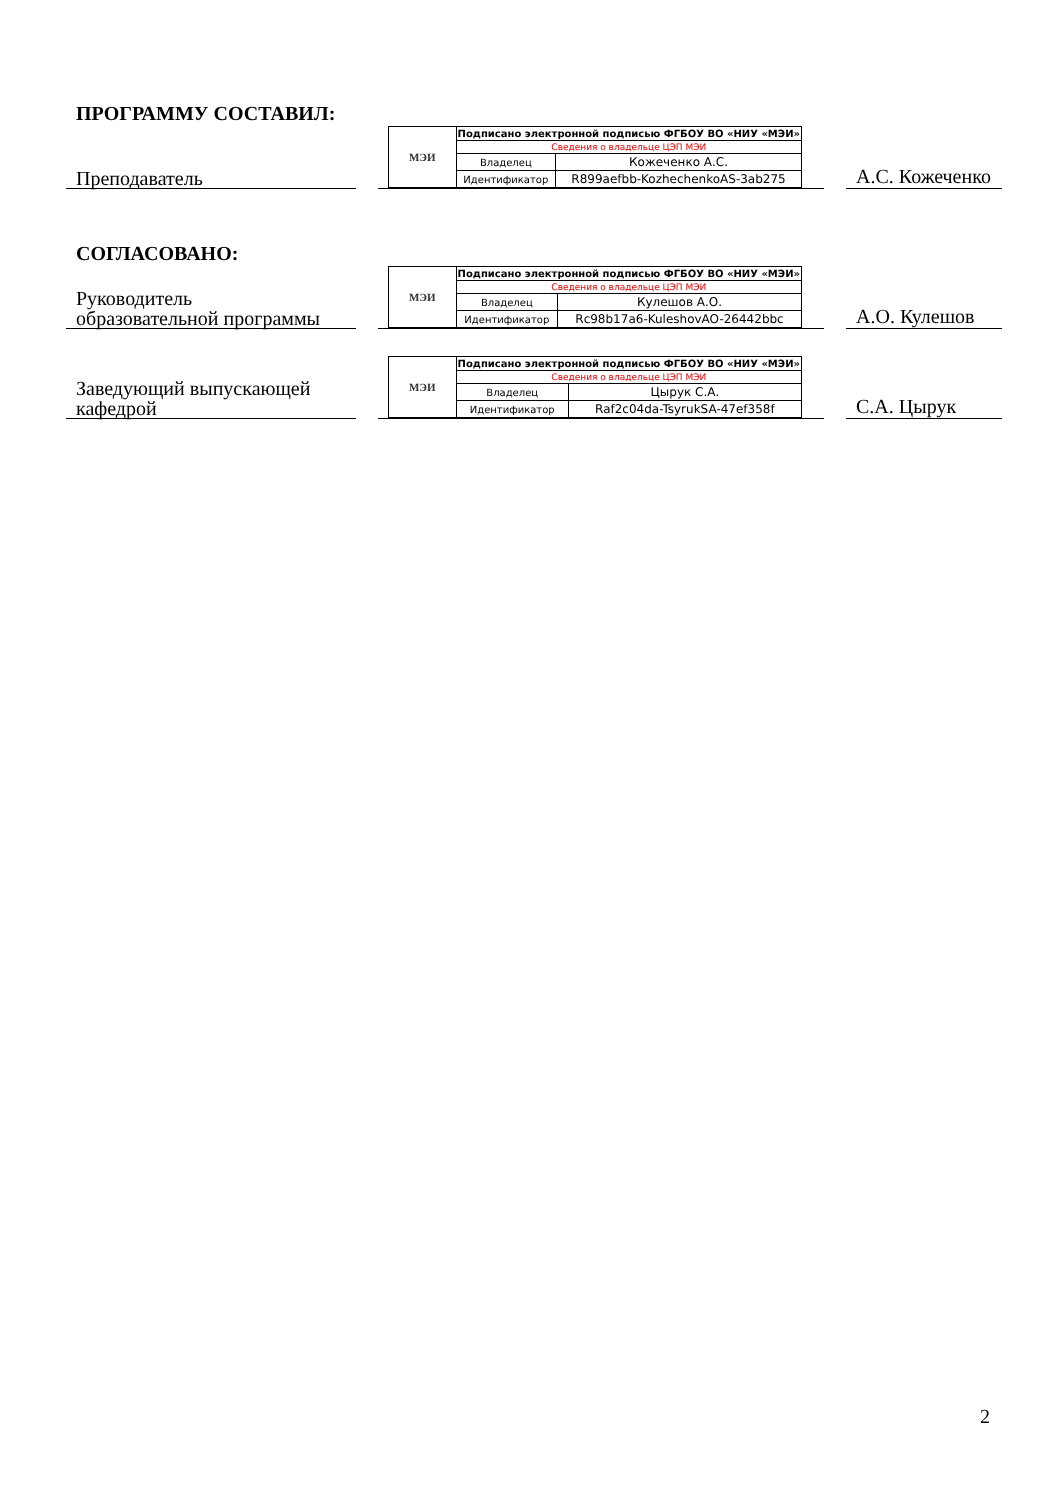ПРОГРАММУ СОСТАВИЛ:
Преподаватель
| МЭИ | Подписано электронной подписью ФГБОУ ВО «НИУ «МЭИ» | |
| | Сведения о владельце ЦЭП МЭИ | |
| | Владелец | Кожеченко А.С. |
| | Идентификатор | R899aefbb-KozhechenkoAS-3ab275 |
А.С. Кожеченко
СОГЛАСОВАНО:
Руководитель
образовательной программы
| МЭИ | Подписано электронной подписью ФГБОУ ВО «НИУ «МЭИ» | |
| | Сведения о владельце ЦЭП МЭИ | |
| | Владелец | Кулешов А.О. |
| | Идентификатор | Rc98b17a6-KuleshovAO-26442bbc |
А.О. Кулешов
Заведующий выпускающей
кафедрой
| МЭИ | Подписано электронной подписью ФГБОУ ВО «НИУ «МЭИ» | |
| | Сведения о владельце ЦЭП МЭИ | |
| | Владелец | Цырук С.А. |
| | Идентификатор | Raf2c04da-TsyrukSA-47ef358f |
С.А. Цырук
2